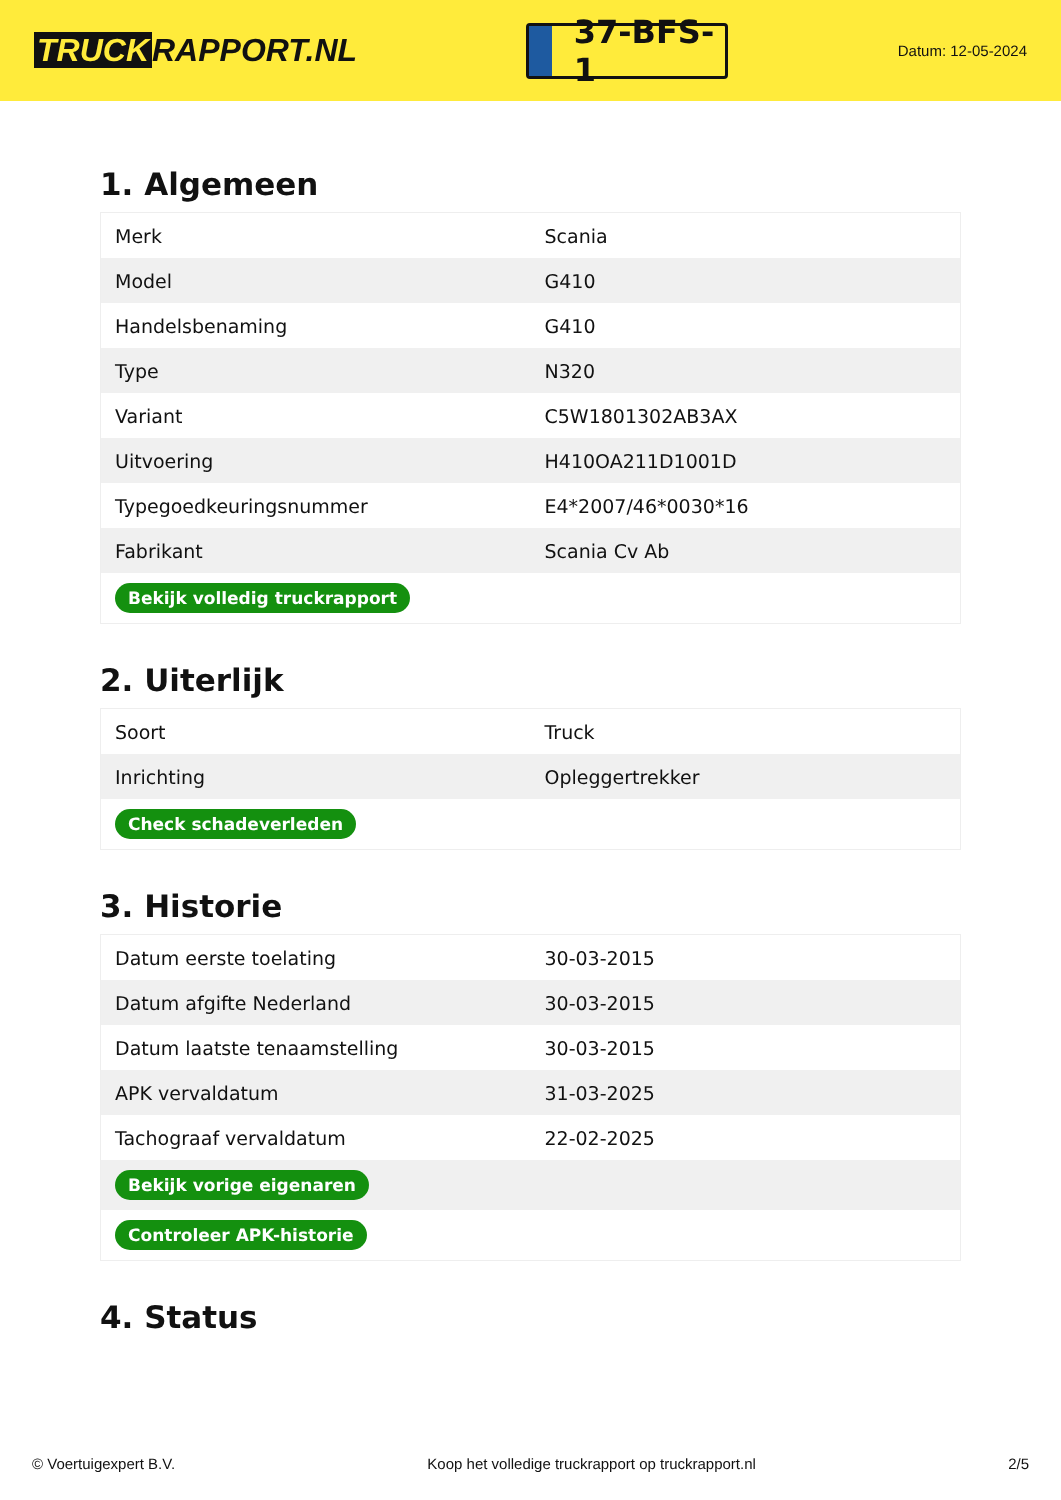TRUCK RAPPORT.NL
37-BFS-1
Datum: 12-05-2024
1. Algemeen
| Merk | Scania |
| Model | G410 |
| Handelsbenaming | G410 |
| Type | N320 |
| Variant | C5W1801302AB3AX |
| Uitvoering | H410OA211D1001D |
| Typegoedkeuringsnummer | E4*2007/46*0030*16 |
| Fabrikant | Scania Cv Ab |
| Bekijk volledig truckrapport | |
2. Uiterlijk
| Soort | Truck |
| Inrichting | Opleggertrekker |
| Check schadeverleden | |
3. Historie
| Datum eerste toelating | 30-03-2015 |
| Datum afgifte Nederland | 30-03-2015 |
| Datum laatste tenaamstelling | 30-03-2015 |
| APK vervaldatum | 31-03-2025 |
| Tachograaf vervaldatum | 22-02-2025 |
| Bekijk vorige eigenaren | |
| Controleer APK-historie | |
4. Status
© Voertuigexpert B.V. Koop het volledige truckrapport op truckrapport.nl 2/5